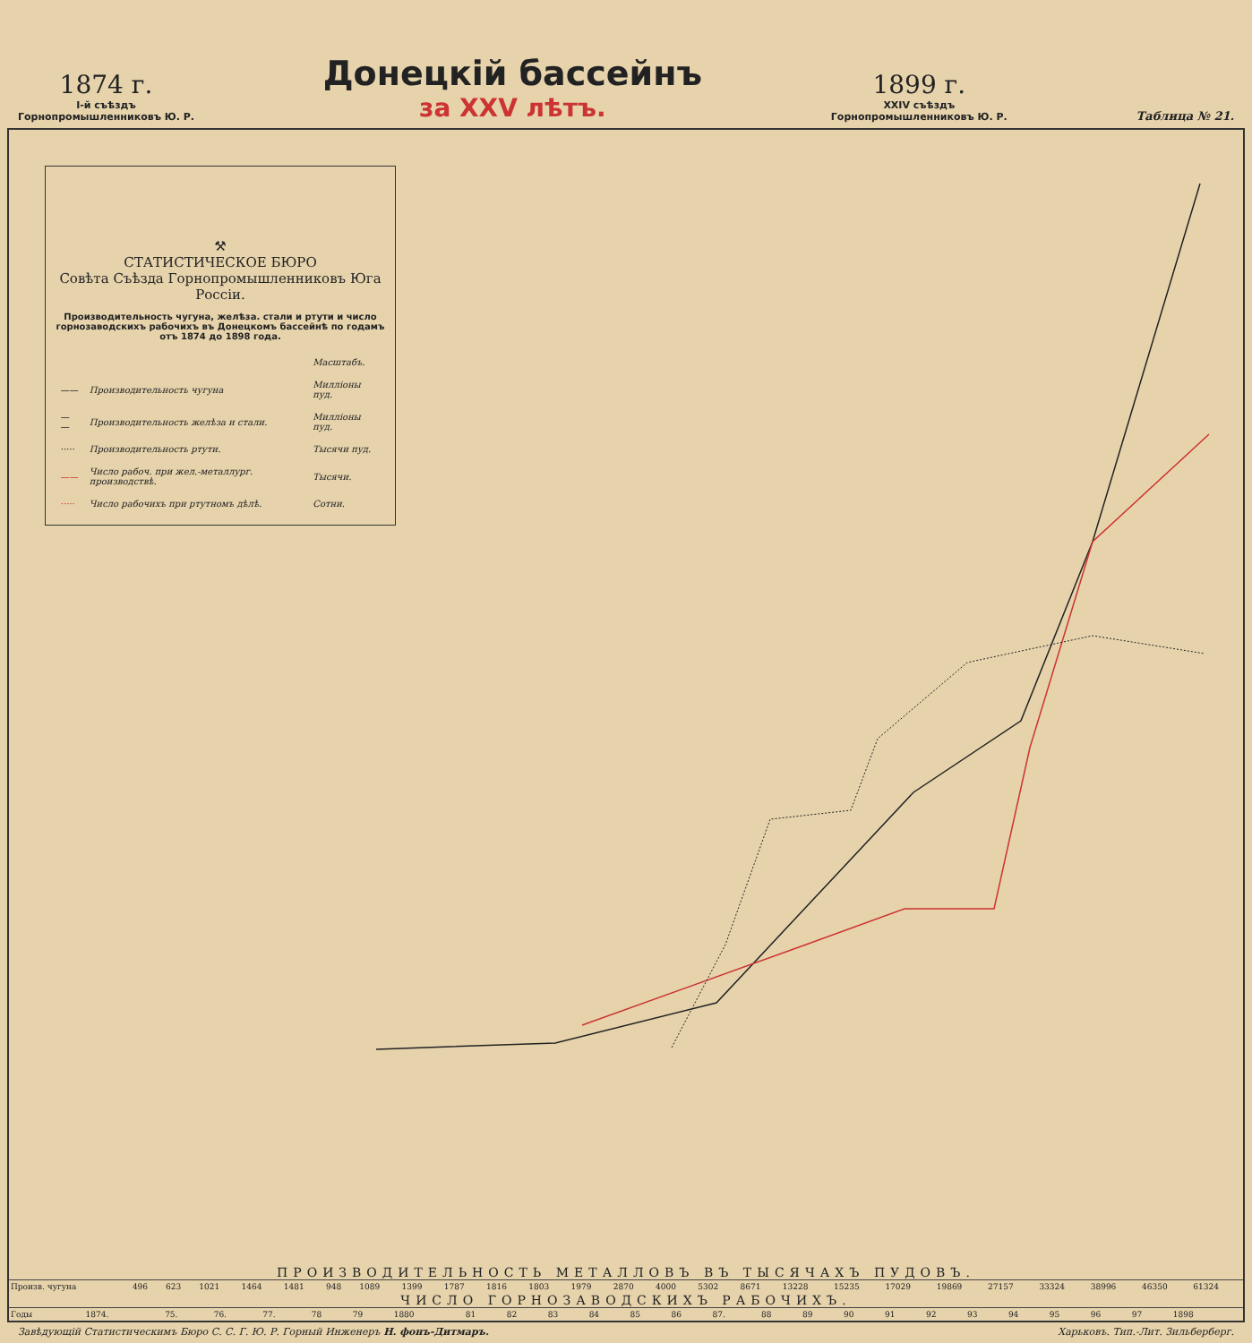1874 г.
I-й съѣздъ
Горнопромышленниковъ Ю. Р.
Донецкій бассейнъ
за XXV лѣтъ.
1899 г.
XXIV съѣздъ
Горнопромышленниковъ Ю. Р.
Таблица № 21.
⚒
СТАТИСТИЧЕСКОЕ БЮРО
Совѣта Съѣзда Горнопромышленниковъ Юга Россіи.
Производительность чугуна, желѣза. стали и ртути и число горнозаводскихъ рабочихъ въ Донецкомъ бассейнѣ по годамъ отъ 1874 до 1898 года.
| | | Масштабъ. |
| —— | Производительность чугуна | Милліоны пуд. |
| — — | Производительность желѣза и стали. | Милліоны пуд. |
| ····· | Производительность ртути. | Тысячи пуд. |
| —— | Число рабоч. при жел.-металлург. производствѣ. | Тысячи. |
| ····· | Число рабочихъ при ртутномъ дѣлѣ. | Сотни. |
ПРОИЗВОДИТЕЛЬНОСТЬ МЕТАЛЛОВЪ ВЪ ТЫСЯЧАХЪ ПУДОВЪ.
| Произв. чугуна | 496 | 623 | 1021 | 1464 | 1481 | 948 | 1089 | 1399 | 1787 | 1816 | 1803 | 1979 | 2870 | 4000 | 5302 | 8671 | 13228 | 15235 | 17029 | 19869 | 27157 | 33324 | 38996 | 46350 | 61324 |
ЧИСЛО ГОРНОЗАВОДСКИХЪ РАБОЧИХЪ.
| Годы | 1874. | 75. | 76. | 77. | 78 | 79 | 1880 | 81 | 82 | 83 | 84 | 85 | 86 | 87. | 88 | 89 | 90 | 91 | 92 | 93 | 94 | 95 | 96 | 97 | 1898 |
Завѣдующій Статистическимъ Бюро С. С. Г. Ю. Р. Горный Инженеръ Н. фонъ-Дитмаръ. Харьковъ. Тип.-Лит. Зильберберг.